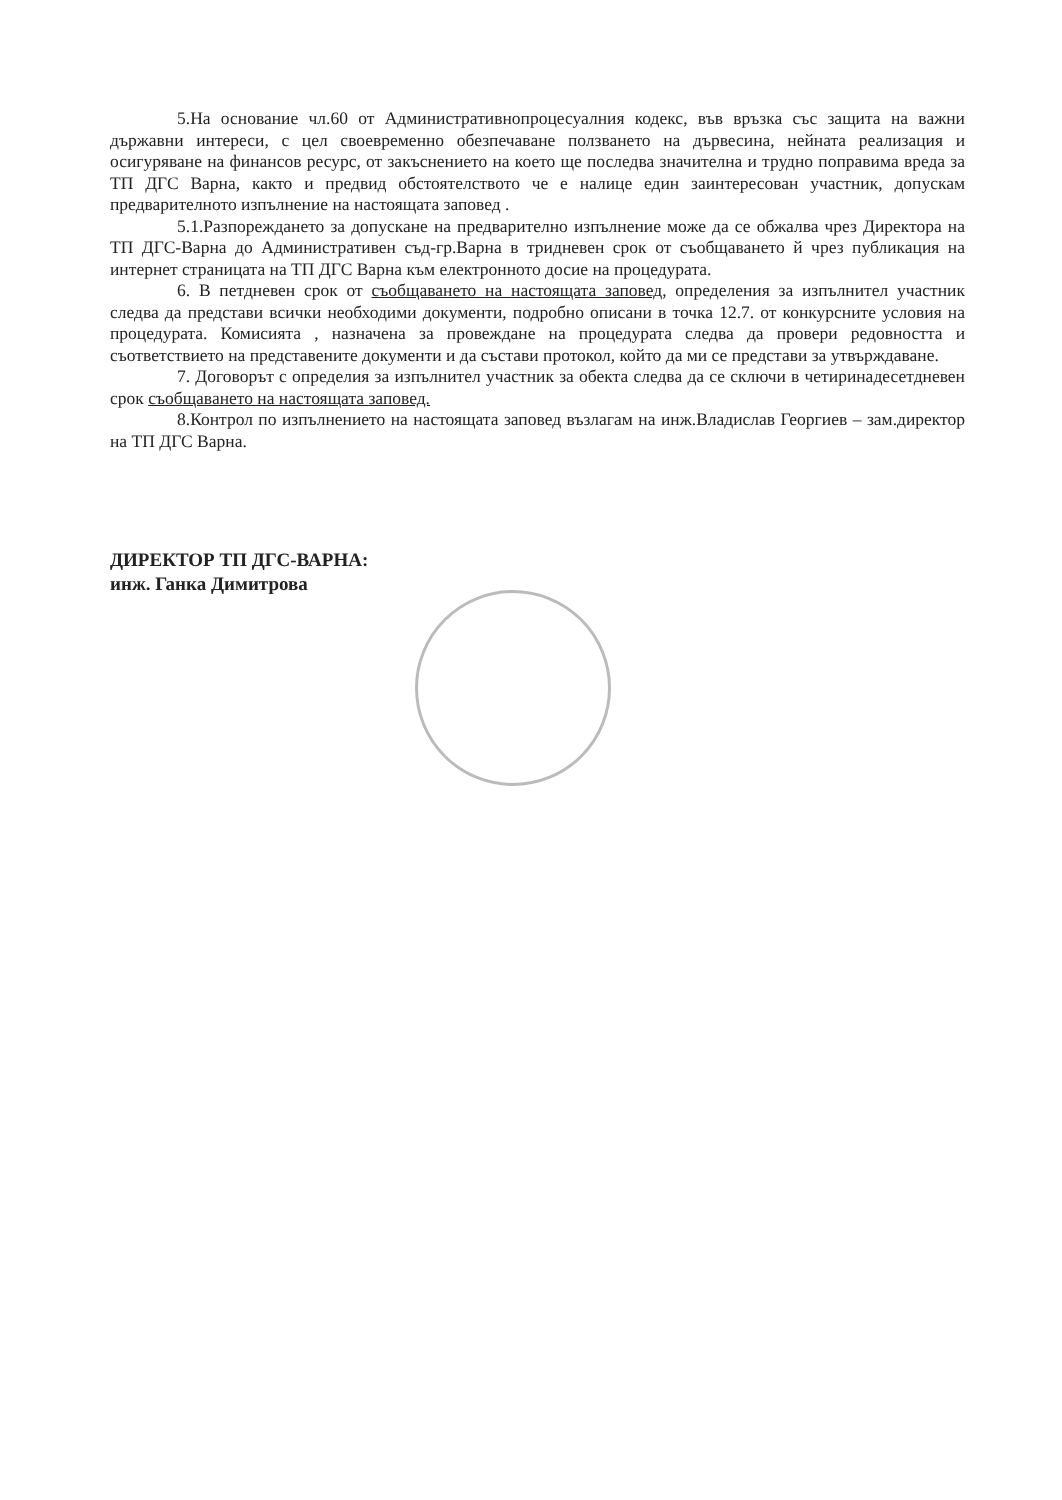5.На основание чл.60 от Административнопроцесуалния кодекс, във връзка със защита на важни държавни интереси, с цел своевременно обезпечаване ползването на дървесина, нейната реализация и осигуряване на финансов ресурс, от закъснението на което ще последва значителна и трудно поправима вреда за ТП ДГС Варна, както и предвид обстоятелството че е налице един заинтересован участник, допускам предварителното изпълнение на настоящата заповед .
5.1.Разпореждането за допускане на предварително изпълнение може да се обжалва чрез Директора на ТП ДГС-Варна до Административен съд-гр.Варна в тридневен срок от съобщаването й чрез публикация на интернет страницата на ТП ДГС Варна към електронното досие на процедурата.
6. В петдневен срок от съобщаването на настоящата заповед, определения за изпълнител участник следва да представи всички необходими документи, подробно описани в точка 12.7. от конкурсните условия на процедурата. Комисията , назначена за провеждане на процедурата следва да провери редовността и съответствието на представените документи и да състави протокол, който да ми се представи за утвърждаване.
7. Договорът с определия за изпълнител участник за обекта следва да се сключи в четиринадесетдневен срок съобщаването на настоящата заповед.
8.Контрол по изпълнението на настоящата заповед възлагам на инж.Владислав Георгиев – зам.директор на ТП ДГС Варна.
ДИРЕКТОР ТП ДГС-ВАРНА:
инж. Ганка Димитрова